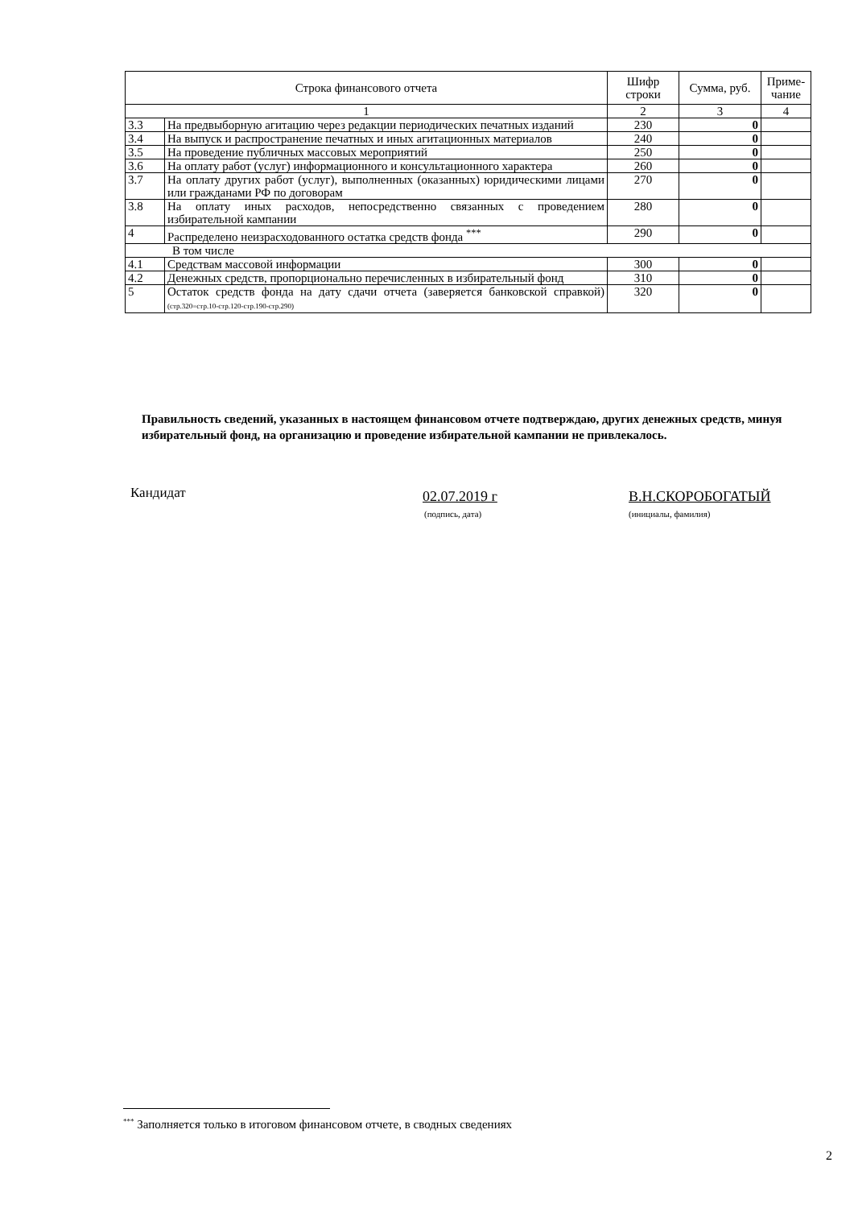| Строка финансового отчета | | Шифр строки | Сумма, руб. | Приме- чание |
| --- | --- | --- | --- | --- |
| 1 | | 2 | 3 | 4 |
| 3.3 | На предвыборную агитацию через редакции периодических печатных изданий | 230 | 0 | |
| 3.4 | На выпуск и распространение печатных и иных агитационных материалов | 240 | 0 | |
| 3.5 | На проведение публичных массовых мероприятий | 250 | 0 | |
| 3.6 | На оплату работ (услуг) информационного и консультационного характера | 260 | 0 | |
| 3.7 | На оплату других работ (услуг), выполненных (оказанных) юридическими лицами или гражданами РФ по договорам | 270 | 0 | |
| 3.8 | На оплату иных расходов, непосредственно связанных с проведением избирательной кампании | 280 | 0 | |
| 4 | Распределено неизрасходованного остатка средств фонда <sup>***</sup> | 290 | 0 | |
| В том числе | | | | |
| 4.1 | Средствам массовой информации | 300 | 0 | |
| 4.2 | Денежных средств, пропорционально перечисленных в избирательный фонд | 310 | 0 | |
| 5 | Остаток средств фонда на дату сдачи отчета (заверяется банковской справкой) (стр.320=стр.10-стр.120-стр.190-стр.290) | 320 | 0 | |
Правильность сведений, указанных в настоящем финансовом отчете подтверждаю, других денежных средств, минуя избирательный фонд, на организацию и проведение избирательной кампании не привлекалось.
Кандидат 02.07.2019 г
(подпись, дата)
В.Н.СКОРОБОГАТЫЙ
(инициалы, фамилия)
<sup>***</sup> Заполняется только в итоговом финансовом отчете, в сводных сведениях
2